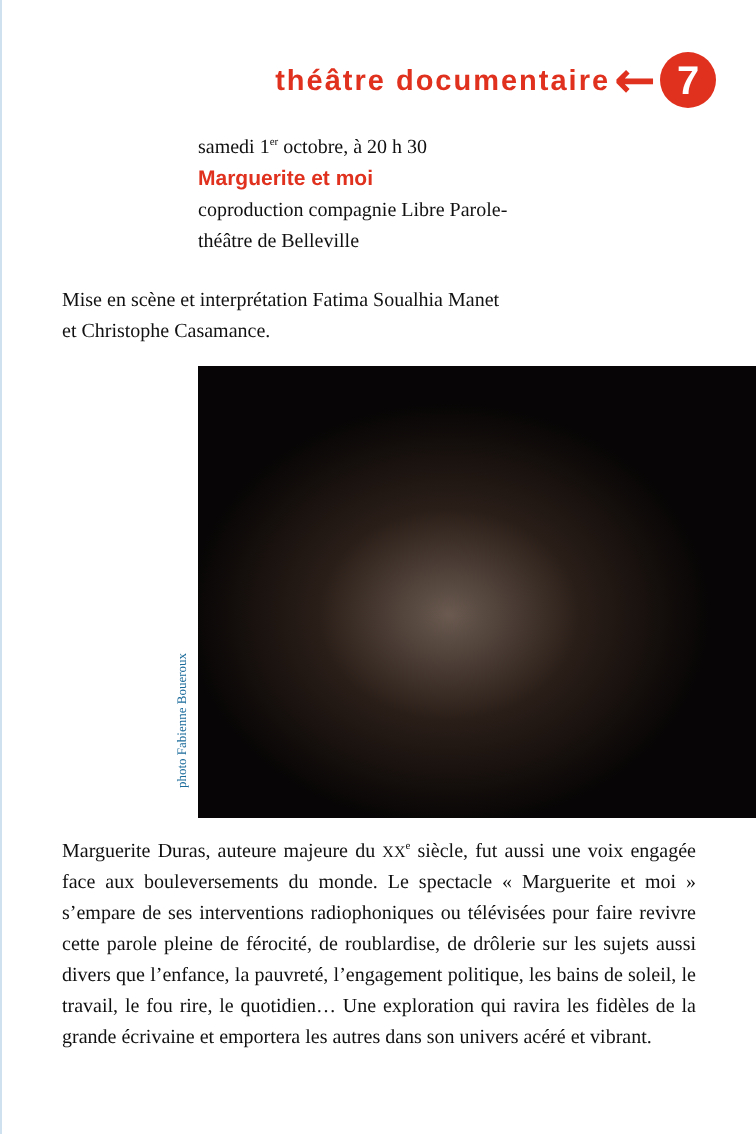théâtre documentaire
←
7
samedi 1<sup>er</sup> octobre, à 20 h 30
Marguerite et moi
coproduction compagnie Libre Parole-
théâtre de Belleville
Mise en scène et interprétation Fatima Soualhia Manet
et Christophe Casamance.
photo Fabienne Boueroux
Marguerite Duras, auteure majeure du XX<sup>e</sup> siècle, fut aussi une voix engagée face aux bouleversements du monde. Le spectacle « Marguerite et moi » s’empare de ses interventions radiophoniques ou télévisées pour faire revivre cette parole pleine de férocité, de roublardise, de drôlerie sur les sujets aussi divers que l’enfance, la pauvreté, l’engagement politique, les bains de soleil, le travail, le fou rire, le quotidien… Une exploration qui ravira les fidèles de la grande écrivaine et emportera les autres dans son univers acéré et vibrant.